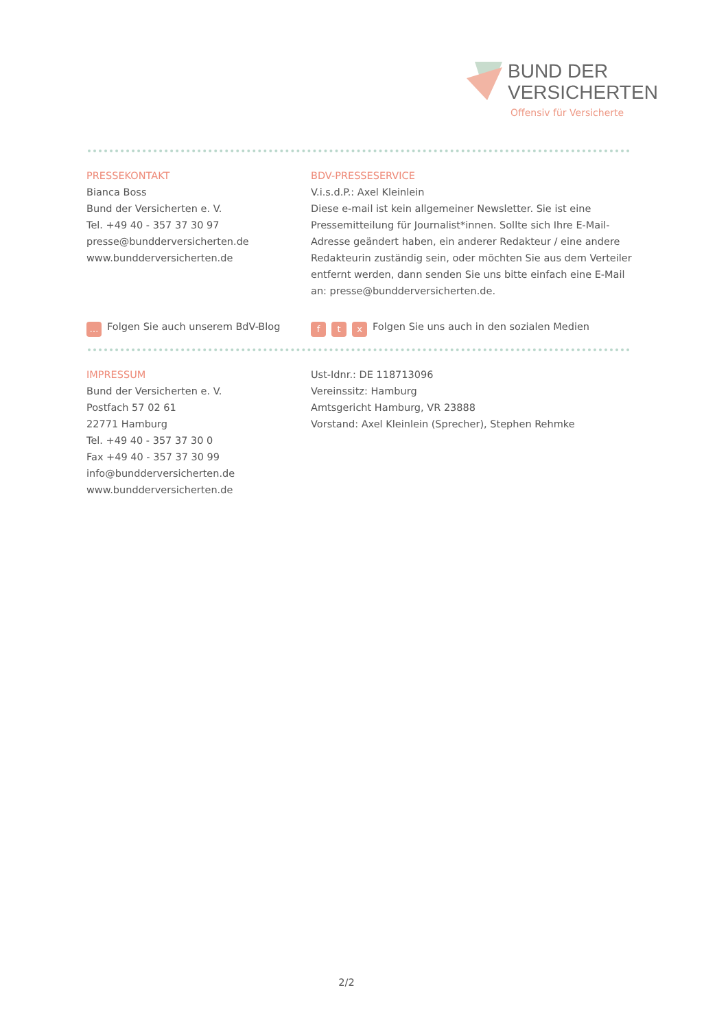BUND DER
VERSICHERTEN
Offensiv für Versicherte
PRESSEKONTAKT
Bianca Boss
Bund der Versicherten e. V.
Tel. +49 40 - 357 37 30 97
presse@bundderversicherten.de
www.bundderversicherten.de
BDV-PRESSESERVICE
V.i.s.d.P.: Axel Kleinlein
Diese e-mail ist kein allgemeiner Newsletter. Sie ist eine Pressemitteilung für Journalist*innen. Sollte sich Ihre E-Mail-Adresse geändert haben, ein anderer Redakteur / eine andere Redakteurin zuständig sein, oder möchten Sie aus dem Verteiler entfernt werden, dann senden Sie uns bitte einfach eine E-Mail an: presse@bundderversicherten.de.
… Folgen Sie auch unserem BdV-Blog
ft x Folgen Sie uns auch in den sozialen Medien
IMPRESSUM
Bund der Versicherten e. V.
Postfach 57 02 61
22771 Hamburg
Tel. +49 40 - 357 37 30 0
Fax +49 40 - 357 37 30 99
info@bundderversicherten.de
www.bundderversicherten.de
Ust-Idnr.: DE 118713096
Vereinssitz: Hamburg
Amtsgericht Hamburg, VR 23888
Vorstand: Axel Kleinlein (Sprecher), Stephen Rehmke
2/2